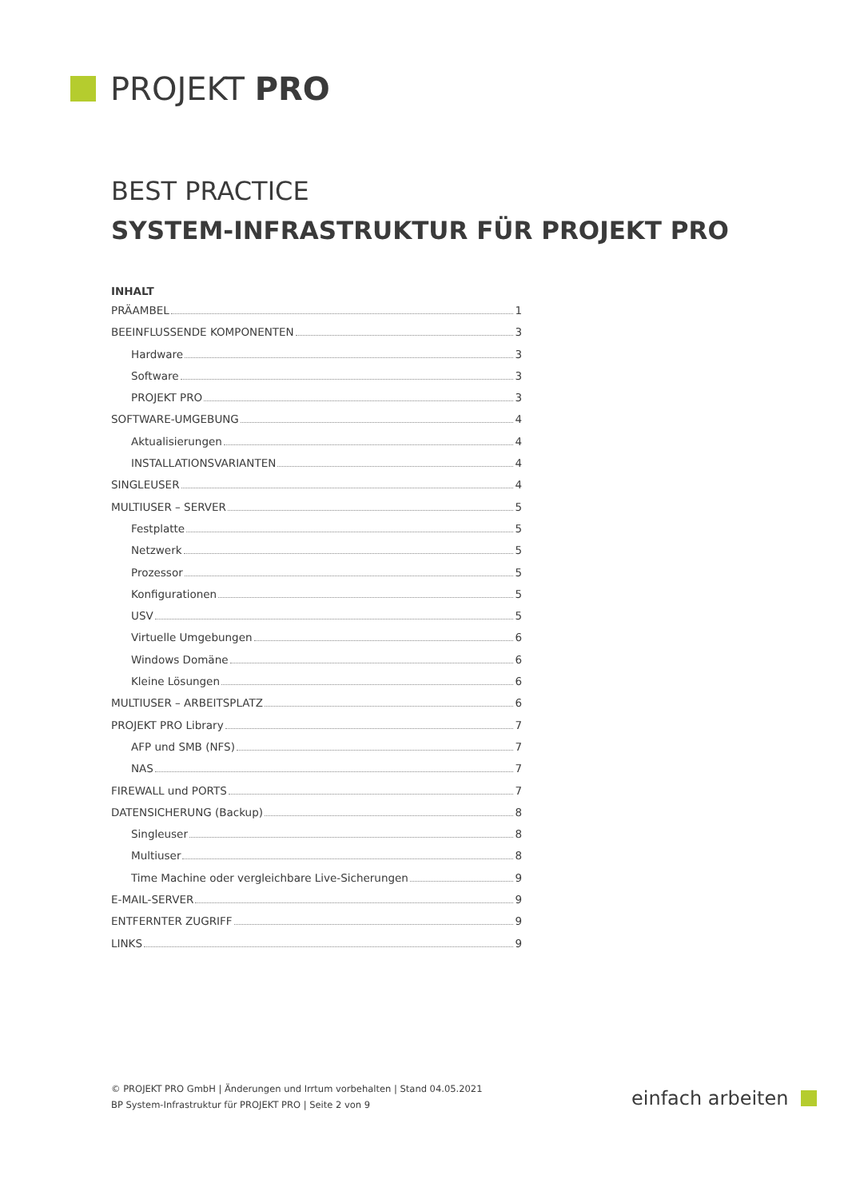PROJEKT PRO
BEST PRACTICE
SYSTEM-INFRASTRUKTUR FÜR PROJEKT PRO
INHALT
PRÄAMBEL 1
BEEINFLUSSENDE KOMPONENTEN 3
Hardware 3
Software 3
PROJEKT PRO 3
SOFTWARE-UMGEBUNG 4
Aktualisierungen 4
INSTALLATIONSVARIANTEN 4
SINGLEUSER 4
MULTIUSER – SERVER 5
Festplatte 5
Netzwerk 5
Prozessor 5
Konfigurationen 5
USV 5
Virtuelle Umgebungen 6
Windows Domäne 6
Kleine Lösungen 6
MULTIUSER – ARBEITSPLATZ 6
PROJEKT PRO Library 7
AFP und SMB (NFS) 7
NAS 7
FIREWALL und PORTS 7
DATENSICHERUNG (Backup) 8
Singleuser 8
Multiuser 8
Time Machine oder vergleichbare Live-Sicherungen 9
E-MAIL-SERVER 9
ENTFERNTER ZUGRIFF 9
LINKS 9
© PROJEKT PRO GmbH | Änderungen und Irrtum vorbehalten | Stand 04.05.2021
BP System-Infrastruktur für PROJEKT PRO | Seite 2 von 9
einfach arbeiten